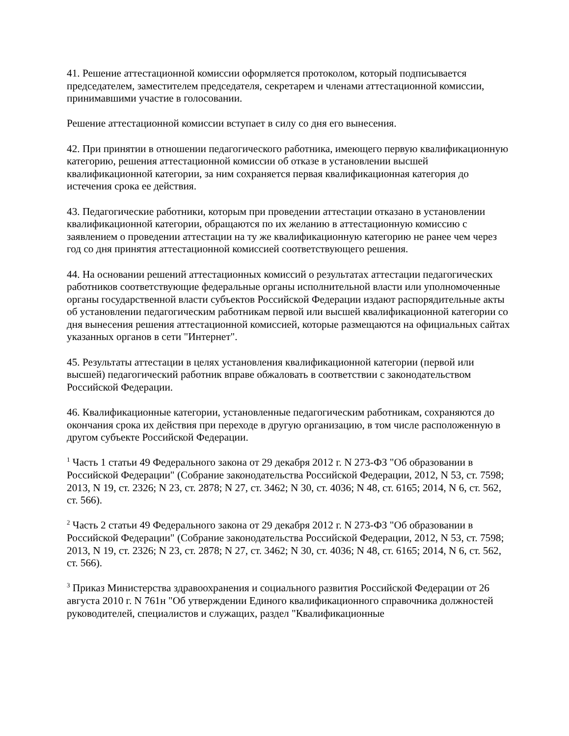41. Решение аттестационной комиссии оформляется протоколом, который подписывается председателем, заместителем председателя, секретарем и членами аттестационной комиссии, принимавшими участие в голосовании.
Решение аттестационной комиссии вступает в силу со дня его вынесения.
42. При принятии в отношении педагогического работника, имеющего первую квалификационную категорию, решения аттестационной комиссии об отказе в установлении высшей квалификационной категории, за ним сохраняется первая квалификационная категория до истечения срока ее действия.
43. Педагогические работники, которым при проведении аттестации отказано в установлении квалификационной категории, обращаются по их желанию в аттестационную комиссию с заявлением о проведении аттестации на ту же квалификационную категорию не ранее чем через год со дня принятия аттестационной комиссией соответствующего решения.
44. На основании решений аттестационных комиссий о результатах аттестации педагогических работников соответствующие федеральные органы исполнительной власти или уполномоченные органы государственной власти субъектов Российской Федерации издают распорядительные акты об установлении педагогическим работникам первой или высшей квалификационной категории со дня вынесения решения аттестационной комиссией, которые размещаются на официальных сайтах указанных органов в сети "Интернет".
45. Результаты аттестации в целях установления квалификационной категории (первой или высшей) педагогический работник вправе обжаловать в соответствии с законодательством Российской Федерации.
46. Квалификационные категории, установленные педагогическим работникам, сохраняются до окончания срока их действия при переходе в другую организацию, в том числе расположенную в другом субъекте Российской Федерации.
<sup>1</sup> Часть 1 статьи 49 Федерального закона от 29 декабря 2012 г. N 273-ФЗ "Об образовании в Российской Федерации" (Собрание законодательства Российской Федерации, 2012, N 53, ст. 7598; 2013, N 19, ст. 2326; N 23, ст. 2878; N 27, ст. 3462; N 30, ст. 4036; N 48, ст. 6165; 2014, N 6, ст. 562, ст. 566).
<sup>2</sup> Часть 2 статьи 49 Федерального закона от 29 декабря 2012 г. N 273-ФЗ "Об образовании в Российской Федерации" (Собрание законодательства Российской Федерации, 2012, N 53, ст. 7598; 2013, N 19, ст. 2326; N 23, ст. 2878; N 27, ст. 3462; N 30, ст. 4036; N 48, ст. 6165; 2014, N 6, ст. 562, ст. 566).
<sup>3</sup> Приказ Министерства здравоохранения и социального развития Российской Федерации от 26 августа 2010 г. N 761н "Об утверждении Единого квалификационного справочника должностей руководителей, специалистов и служащих, раздел "Квалификационные